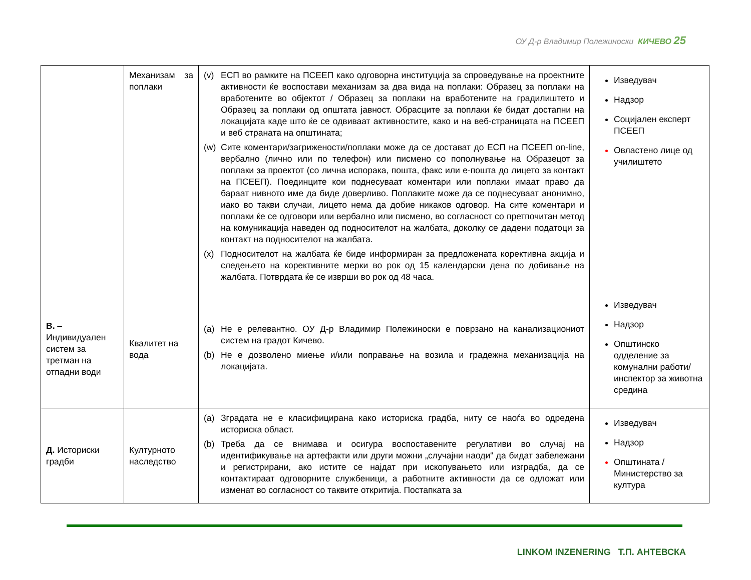ОУ Д-р Владимир Полежиноски КИЧЕВО 25
| | Механизам за поплаки | (v) ЕСП во рамките на ПСЕЕП како одговорна институција за спроведување на проектните активности ќе воспостави механизам за два вида на поплаки: Образец за поплаки на вработените во објектот / Образец за поплаки на вработените на градилиштето и Образец за поплаки од општата јавност. Обрасците за поплаки ќе бидат достапни на локацијата каде што ќе се одвиваат активностите, како и на веб-страницата на ПСЕЕП и веб страната на општината; (w) Сите коментари/загрижености/поплаки може да се достават до ЕСП на ПСЕЕП on-line, вербално (лично или по телефон) или писмено со пополнување на Образецот за поплаки за проектот (со лична испорака, пошта, факс или е-пошта до лицето за контакт на ПСЕЕП). Поединците кои поднесуваат коментари или поплаки имаат право да бараат нивното име да биде доверливо. Поплаките може да се поднесуваат анонимно, иако во такви случаи, лицето нема да добие никаков одговор. На сите коментари и поплаки ќе се одговори или вербално или писмено, во согласност со претпочитан метод на комуникација наведен од подносителот на жалбата, доколку се дадени податоци за контакт на подносителот на жалбата. (x) Подносителот на жалбата ќе биде информиран за предложената корективна акција и следењето на корективните мерки во рок од 15 календарски дена по добивање на жалбата. Потврдата ќе се изврши во рок од 48 часа. | Изведувач Надзор Социјален експерт ПСЕЕП Овластено лице од училиштето |
| В. – Индивидуален систем за третман на отпадни води | Квалитет на вода | (a) Не е релевантно. ОУ Д-р Владимир Полежиноски е поврзано на канализациониот систем на градот Кичево. (b) Не е дозволено миење и/или поправање на возила и градежна механизација на локацијата. | Изведувач Надзор Општинско одделение за комунални работи/инспектор за животна средина |
| Д. Историски градби | Културното наследство | (a) Зградата не е класифицирана како историска градба, ниту се наоѓа во одредена историска област. (b) Треба да се внимава и осигура воспоставените регулативи во случај на идентификување на артефакти или други можни „случајни наоди“ да бидат забележани и регистрирани, ако истите се најдат при ископувањето или изградба, да се контактираат одговорните службеници, а работните активности да се одложат или изменат во согласност со таквите откритија. Постапката за | Изведувач Надзор Општината / Министерство за култура |
LINKOM INZENERING Т.П. АНТЕВСКА